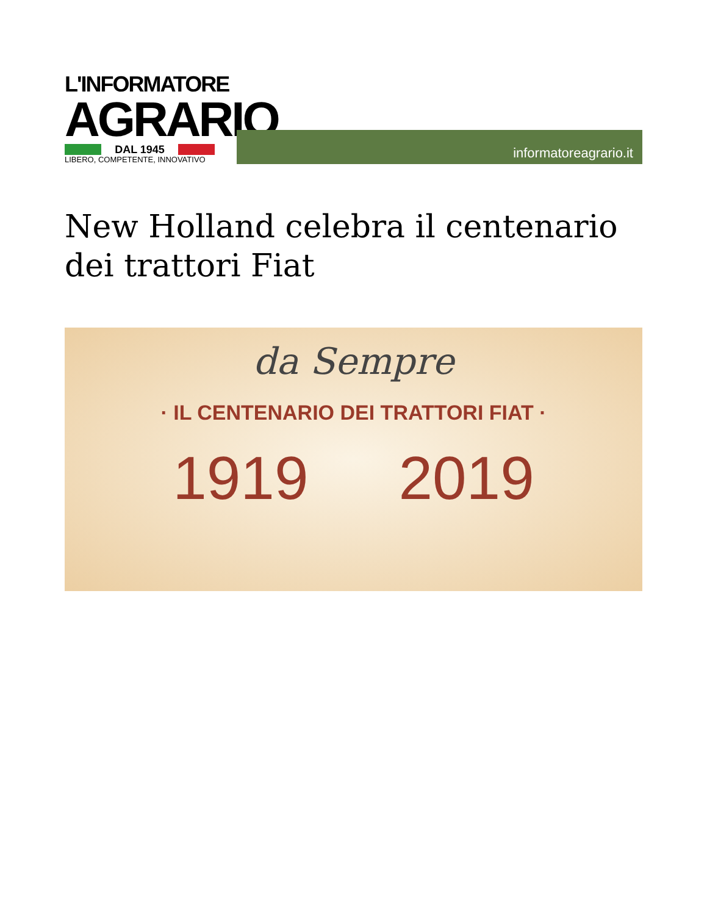L'INFORMATORE
AGRARIO
DAL 1945
LIBERO, COMPETENTE, INNOVATIVO
informatoreagrario.it
New Holland celebra il centenario dei trattori Fiat
da Sempre
· IL CENTENARIO DEI TRATTORI FIAT ·
1919 2019